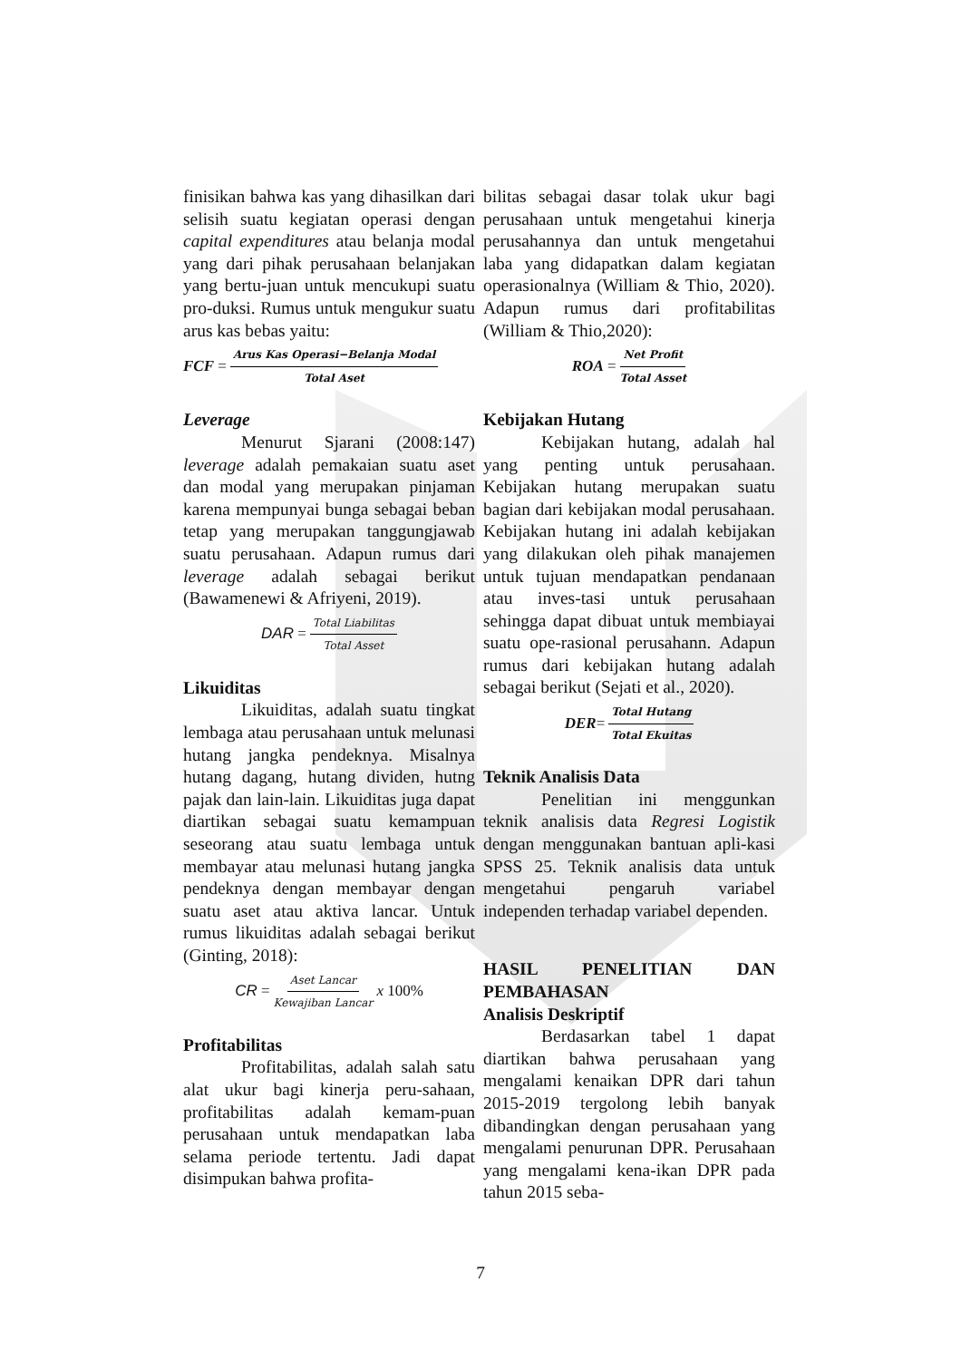finisikan bahwa kas yang dihasilkan dari selisih suatu kegiatan operasi dengan capital expenditures atau belanja modal yang dari pihak perusahaan belanjakan yang bertu-juan untuk mencukupi suatu pro-duksi. Rumus untuk mengukur suatu arus kas bebas yaitu:
FCF = Arus Kas Operasi−Belanja Modal Total Aset
Leverage
Menurut Sjarani (2008:147) leverage adalah pemakaian suatu aset dan modal yang merupakan pinjaman karena mempunyai bunga sebagai beban tetap yang merupakan tanggungjawab suatu perusahaan. Adapun rumus dari leverage adalah sebagai berikut (Bawamenewi & Afriyeni, 2019).
DAR = Total Liabilitas Total Asset
Likuiditas
Likuiditas, adalah suatu tingkat lembaga atau perusahaan untuk melunasi hutang jangka pendeknya. Misalnya hutang dagang, hutang dividen, hutng pajak dan lain-lain. Likuiditas juga dapat diartikan sebagai suatu kemampuan seseorang atau suatu lembaga untuk membayar atau melunasi hutang jangka pendeknya dengan membayar dengan suatu aset atau aktiva lancar. Untuk rumus likuiditas adalah sebagai berikut (Ginting, 2018):
CR = Aset Lancar Kewajiban Lancar x 100%
Profitabilitas
Profitabilitas, adalah salah satu alat ukur bagi kinerja peru-sahaan, profitabilitas adalah kemam-puan perusahaan untuk mendapatkan laba selama periode tertentu. Jadi dapat disimpukan bahwa profita-
bilitas sebagai dasar tolak ukur bagi perusahaan untuk mengetahui kinerja perusahannya dan untuk mengetahui laba yang didapatkan dalam kegiatan operasionalnya (William & Thio, 2020). Adapun rumus dari profitabilitas (William & Thio,2020):
ROA = Net Profit Total Asset
Kebijakan Hutang
Kebijakan hutang, adalah hal yang penting untuk perusahaan. Kebijakan hutang merupakan suatu bagian dari kebijakan modal perusahaan. Kebijakan hutang ini adalah kebijakan yang dilakukan oleh pihak manajemen untuk tujuan mendapatkan pendanaan atau inves-tasi untuk perusahaan sehingga dapat dibuat untuk membiayai suatu ope-rasional perusahann. Adapun rumus dari kebijakan hutang adalah sebagai berikut (Sejati et al., 2020).
DER = Total Hutang Total Ekuitas
Teknik Analisis Data
Penelitian ini menggunkan teknik analisis data Regresi Logistik dengan menggunakan bantuan apli-kasi SPSS 25. Teknik analisis data untuk mengetahui pengaruh variabel independen terhadap variabel dependen.
HASIL PENELITIAN DAN PEMBAHASAN
Analisis Deskriptif
Berdasarkan tabel 1 dapat diartikan bahwa perusahaan yang mengalami kenaikan DPR dari tahun 2015-2019 tergolong lebih banyak dibandingkan dengan perusahaan yang mengalami penurunan DPR. Perusahaan yang mengalami kena-ikan DPR pada tahun 2015 seba-
7